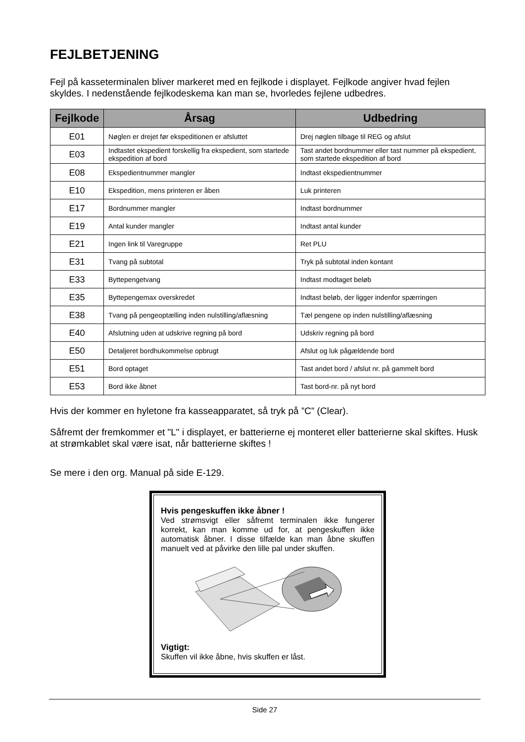FEJLBETJENING
Fejl på kasseterminalen bliver markeret med en fejlkode i displayet. Fejlkode angiver hvad fejlen skyldes. I nedenstående fejlkodeskema kan man se, hvorledes fejlene udbedres.
| Fejlkode | Årsag | Udbedring |
| --- | --- | --- |
| E01 | Nøglen er drejet før ekspeditionen er afsluttet | Drej nøglen tilbage til REG og afslut |
| E03 | Indtastet ekspedient forskellig fra ekspedient, som startede ekspedition af bord | Tast andet bordnummer eller tast nummer på ekspedient, som startede ekspedition af bord |
| E08 | Ekspedientnummer mangler | Indtast ekspedientnummer |
| E10 | Ekspedition, mens printeren er åben | Luk printeren |
| E17 | Bordnummer mangler | Indtast bordnummer |
| E19 | Antal kunder mangler | Indtast antal kunder |
| E21 | Ingen link til Varegruppe | Ret PLU |
| E31 | Tvang på subtotal | Tryk på subtotal inden kontant |
| E33 | Byttepengetvang | Indtast modtaget beløb |
| E35 | Byttepengemax overskredet | Indtast beløb, der ligger indenfor spærringen |
| E38 | Tvang på pengeoptælling inden nulstilling/aflæsning | Tæl pengene op inden nulstilling/aflæsning |
| E40 | Afslutning uden at udskrive regning på bord | Udskriv regning på bord |
| E50 | Detaljeret bordhukommelse opbrugt | Afslut og luk pågældende bord |
| E51 | Bord optaget | Tast andet bord / afslut nr. på gammelt bord |
| E53 | Bord ikke åbnet | Tast bord-nr. på nyt bord |
Hvis der kommer en hyletone fra kasseapparatet, så tryk på ”C” (Clear).
Såfremt der fremkommer et "L" i displayet, er batterierne ej monteret eller batterierne skal skiftes. Husk at strømkablet skal være isat, når batterierne skiftes !
Se mere i den org. Manual på side E-129.
Hvis pengeskuffen ikke åbner !
Ved strømsvigt eller såfremt terminalen ikke fungerer korrekt, kan man komme ud for, at pengeskuffen ikke automatisk åbner. I disse tilfælde kan man åbne skuffen manuelt ved at påvirke den lille pal under skuffen. Vigtigt:
Skuffen vil ikke åbne, hvis skuffen er låst.
Side 27